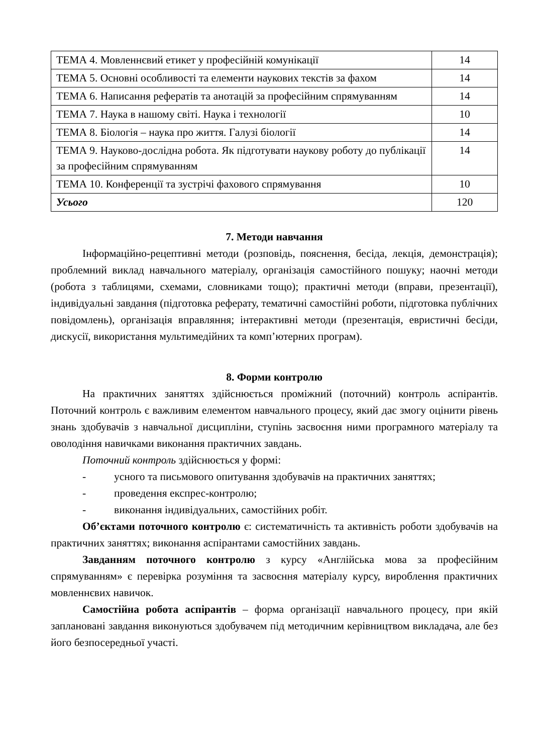| ТЕМА 4. Мовленнєвий етикет у професійній комунікації | 14 |
| ТЕМА 5. Основні особливості та елементи наукових текстів за фахом | 14 |
| ТЕМА 6. Написання рефератів та анотацій за професійним спрямуванням | 14 |
| ТЕМА 7. Наука в нашому світі. Наука і технології | 10 |
| ТЕМА 8. Біологія – наука про життя. Галузі біології | 14 |
| ТЕМА 9. Науково-дослідна робота. Як підготувати наукову роботу до публікації за професійним спрямуванням | 14 |
| ТЕМА 10. Конференції та зустрічі фахового спрямування | 10 |
| Усього | 120 |
7. Методи навчання
Інформаційно-рецептивні методи (розповідь, пояснення, бесіда, лекція, демонстрація); проблемний виклад навчального матеріалу, організація самостійного пошуку; наочні методи (робота з таблицями, схемами, словниками тощо); практичні методи (вправи, презентації), індивідуальні завдання (підготовка реферату, тематичні самостійні роботи, підготовка публічних повідомлень), організація вправляння; інтерактивні методи (презентація, евристичні бесіди, дискусії, використання мультимедійних та комп’ютерних програм).
8. Форми контролю
На практичних заняттях здійснюється проміжний (поточний) контроль аспірантів. Поточний контроль є важливим елементом навчального процесу, який дає змогу оцінити рівень знань здобувачів з навчальної дисципліни, ступінь засвоєння ними програмного матеріалу та оволодіння навичками виконання практичних завдань.
Поточний контроль здійснюється у формі:
- усного та письмового опитування здобувачів на практичних заняттях;
- проведення експрес-контролю;
- виконання індивідуальних, самостійних робіт.
Об’єктами поточного контролю є: систематичність та активність роботи здобувачів на практичних заняттях; виконання аспірантами самостійних завдань.
Завданням поточного контролю з курсу «Англійська мова за професійним спрямуванням» є перевірка розуміння та засвоєння матеріалу курсу, вироблення практичних мовленнєвих навичок.
Самостійна робота аспірантів – форма організації навчального процесу, при якій заплановані завдання виконуються здобувачем під методичним керівництвом викладача, але без його безпосередньої участі.